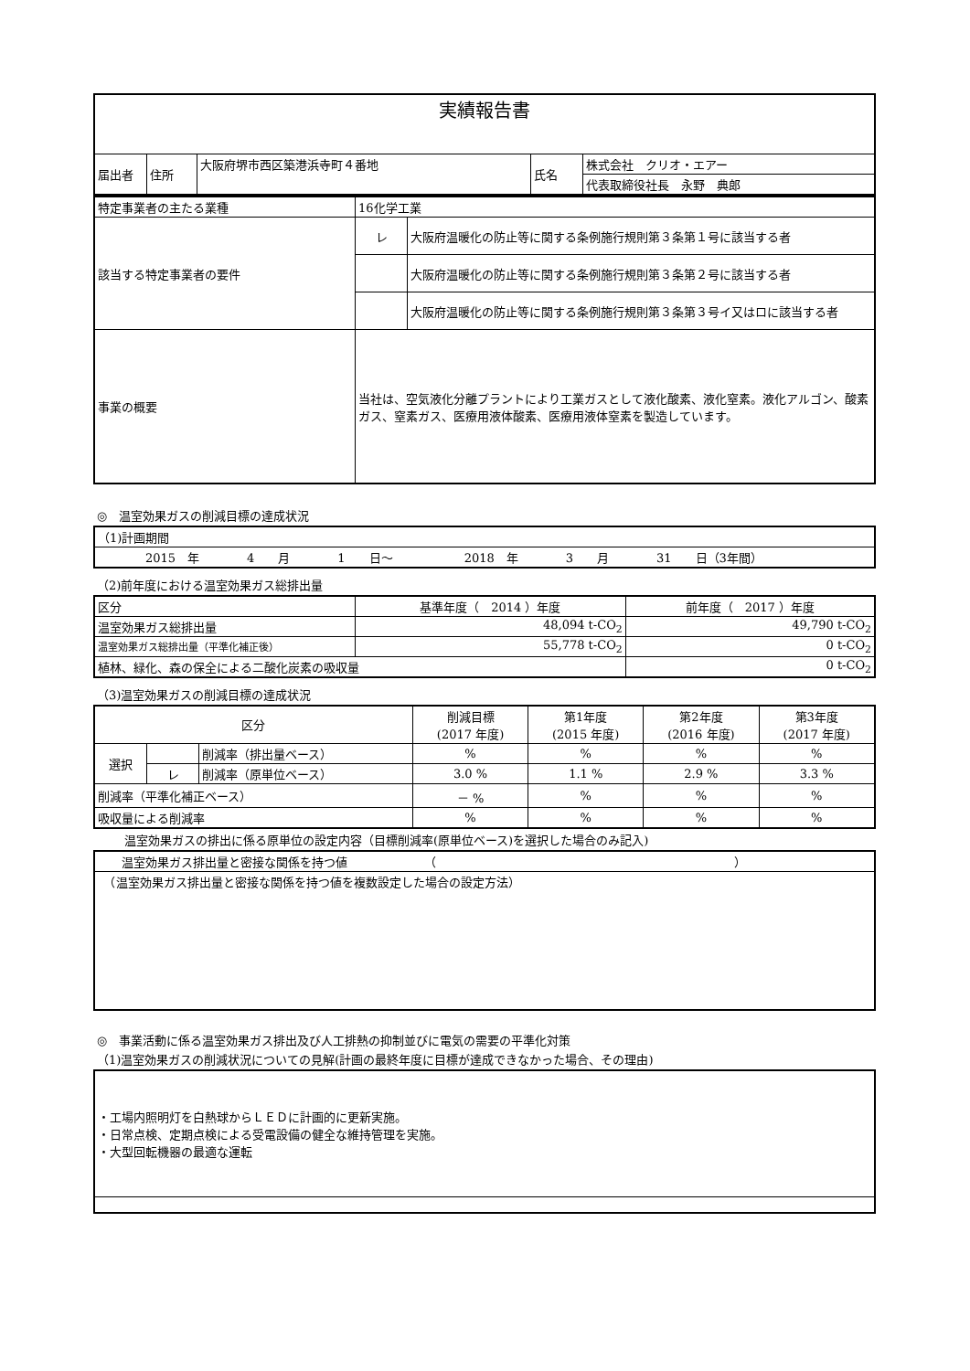| 実績報告書 | | | | |
| 届出者 | 住所 | 大阪府堺市西区築港浜寺町４番地 | 氏名 | 株式会社 クリオ・エアー |
| | | | | 代表取締役社長 永野 典郎 |
| 特定事業者の主たる業種 | 16化学工業 | |
| 該当する特定事業者の要件 | レ | 大阪府温暖化の防止等に関する条例施行規則第３条第１号に該当する者 |
| | | 大阪府温暖化の防止等に関する条例施行規則第３条第２号に該当する者 |
| | | 大阪府温暖化の防止等に関する条例施行規則第３条第３号イ又はロに該当する者 |
| 事業の概要 | 当社は、空気液化分離プラントにより工業ガスとして液化酸素、液化窒素。液化アルゴン、酸素ガス、窒素ガス、医療用液体酸素、医療用液体窒素を製造しています。 | |
◎　温室効果ガスの削減目標の達成状況
| （1)計画期間 |
| 2015 年 4 月 1 日～ 2018 年 3 月 31 日（3年間） |
（2)前年度における温室効果ガス総排出量
| 区分 | 基準年度（ 2014 ）年度 | 前年度（ 2017 ）年度 |
| 温室効果ガス総排出量 | 48,094 t-CO<sub>2</sub> | 49,790 t-CO<sub>2</sub> |
| 温室効果ガス総排出量（平準化補正後） | 55,778 t-CO<sub>2</sub> | 0 t-CO<sub>2</sub> |
| 植林、緑化、森の保全による二酸化炭素の吸収量 | | 0 t-CO<sub>2</sub> |
（3)温室効果ガスの削減目標の達成状況
| 区分 | | | 削減目標 (2017 年度) | 第1年度 (2015 年度) | 第2年度 (2016 年度) | 第3年度 (2017 年度) |
| 選択 | | 削減率（排出量ベース） | % | % | % | % |
| | レ | 削減率（原単位ベース） | 3.0 % | 1.1 % | 2.9 % | 3.3 % |
| 削減率（平準化補正ベース） | | | － % | % | % | % |
| 吸収量による削減率 | | | % | % | % | % |
温室効果ガスの排出に係る原単位の設定内容（目標削減率(原単位ベース)を選択した場合のみ記入)
| 温室効果ガス排出量と密接な関係を持つ値 （ ） |
| （温室効果ガス排出量と密接な関係を持つ値を複数設定した場合の設定方法） |
◎　事業活動に係る温室効果ガス排出及び人工排熱の抑制並びに電気の需要の平準化対策
（1)温室効果ガスの削減状況についての見解(計画の最終年度に目標が達成できなかった場合、その理由)
| ・工場内照明灯を白熱球からＬＥＤに計画的に更新実施。 ・日常点検、定期点検による受電設備の健全な維持管理を実施。 ・大型回転機器の最適な運転 |